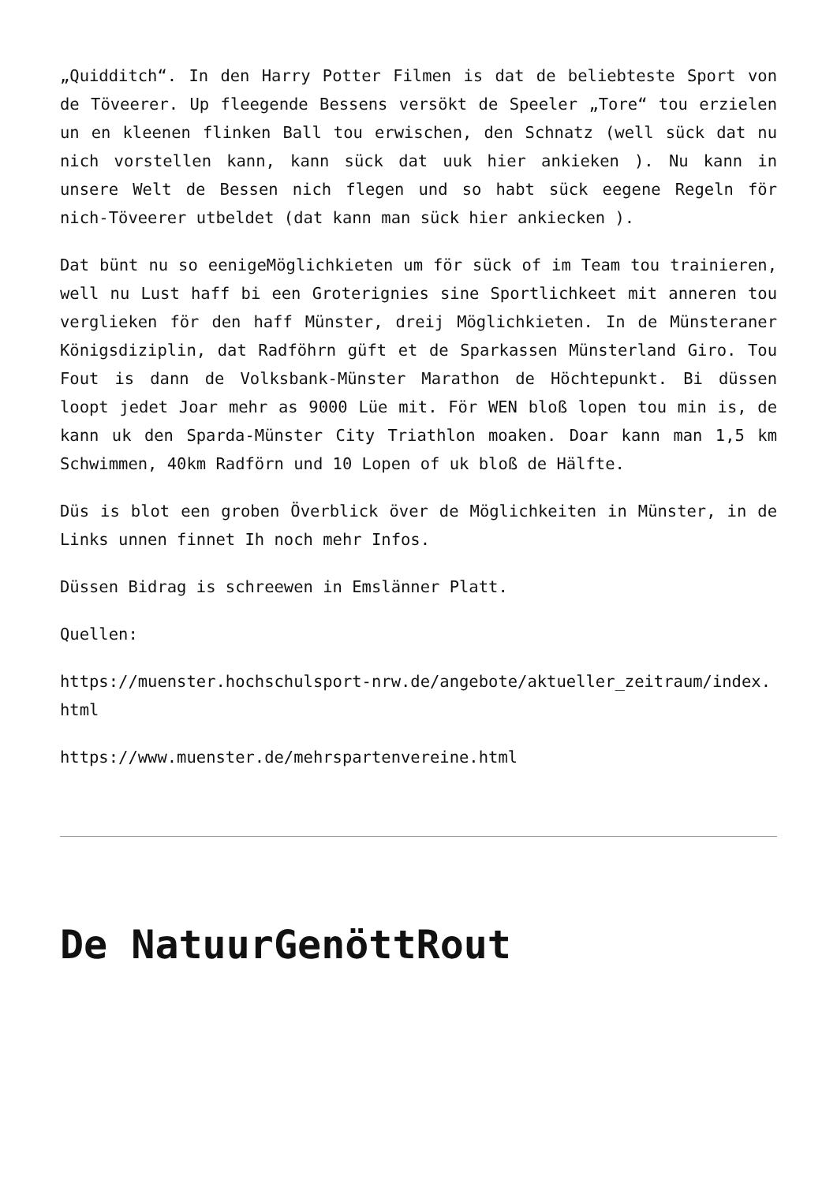„Quidditch“. In den Harry Potter Filmen is dat de beliebteste Sport von de Töveerer. Up fleegende Bessens versökt de Speeler „Tore“ tou erzielen un en kleenen flinken Ball tou erwischen, den Schnatz (well sück dat nu nich vorstellen kann, kann sück dat uuk hier ankieken ). Nu kann in unsere Welt de Bessen nich flegen und so habt sück eegene Regeln för nich-Töveerer utbeldet (dat kann man sück hier ankiecken ).
Dat bünt nu so eenigeMöglichkieten um för sück of im Team tou trainieren, well nu Lust haff bi een Groterignies sine Sportlichkeet mit anneren tou verglieken för den haff Münster, dreij Möglichkieten. In de Münsteraner Königsdiziplin, dat Radföhrn güft et de Sparkassen Münsterland Giro. Tou Fout is dann de Volksbank-Münster Marathon de Höchtepunkt. Bi düssen loopt jedet Joar mehr as 9000 Lüe mit. För WEN bloß lopen tou min is, de kann uk den Sparda-Münster City Triathlon moaken. Doar kann man 1,5 km Schwimmen, 40km Radförn und 10 Lopen of uk bloß de Hälfte.
Düs is blot een groben Överblick över de Möglichkeiten in Münster, in de Links unnen finnet Ih noch mehr Infos.
Düssen Bidrag is schreewen in Emslänner Platt.
Quellen:
https://muenster.hochschulsport-nrw.de/angebote/aktueller_zeitraum/index.html
https://www.muenster.de/mehrspartenvereine.html
De NatuurGenöttRout